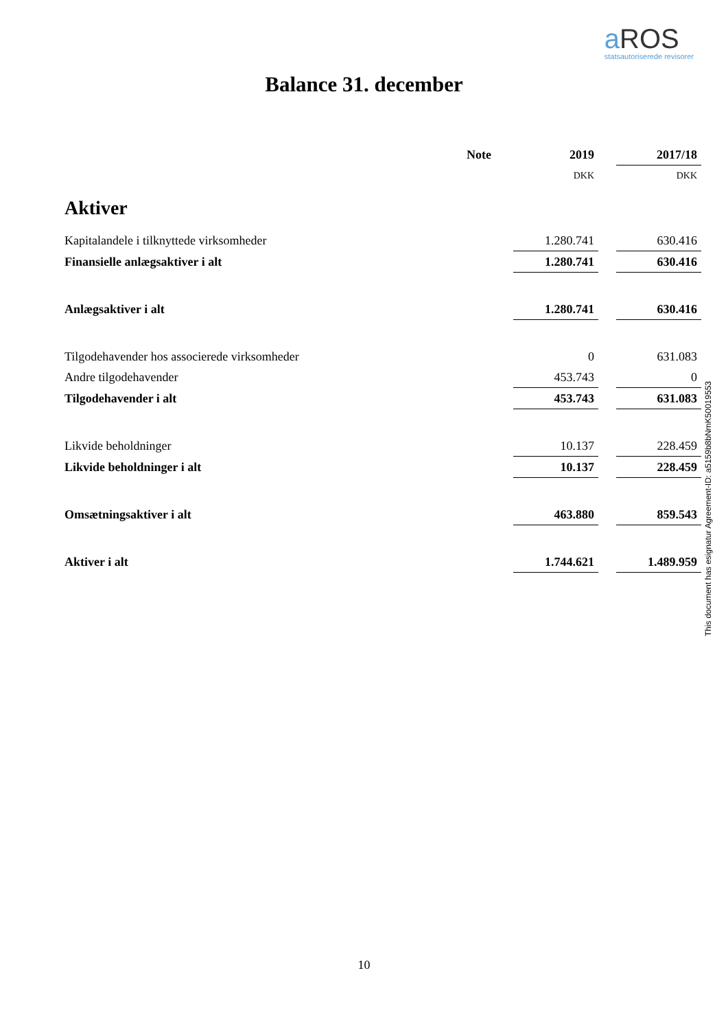a ROS
statsautoriserede revisorer
Balance 31. december
| | Note | | 2019 | | 2017/18 |
| | | | DKK | | DKK |
| Aktiver | | | | | |
| Kapitalandele i tilknyttede virksomheder | | | 1.280.741 | | 630.416 |
| Finansielle anlægsaktiver i alt | | | 1.280.741 | | 630.416 |
| Anlægsaktiver i alt | | | 1.280.741 | | 630.416 |
| Tilgodehavender hos associerede virksomheder | | | 0 | | 631.083 |
| Andre tilgodehavender | | | 453.743 | | 0 |
| Tilgodehavender i alt | | | 453.743 | | 631.083 |
| Likvide beholdninger | | | 10.137 | | 228.459 |
| Likvide beholdninger i alt | | | 10.137 | | 228.459 |
| Omsætningsaktiver i alt | | | 463.880 | | 859.543 |
| Aktiver i alt | | | 1.744.621 | | 1.489.959 |
This document has esignatur Agreement-ID: a5159b8bNmK50019553
10